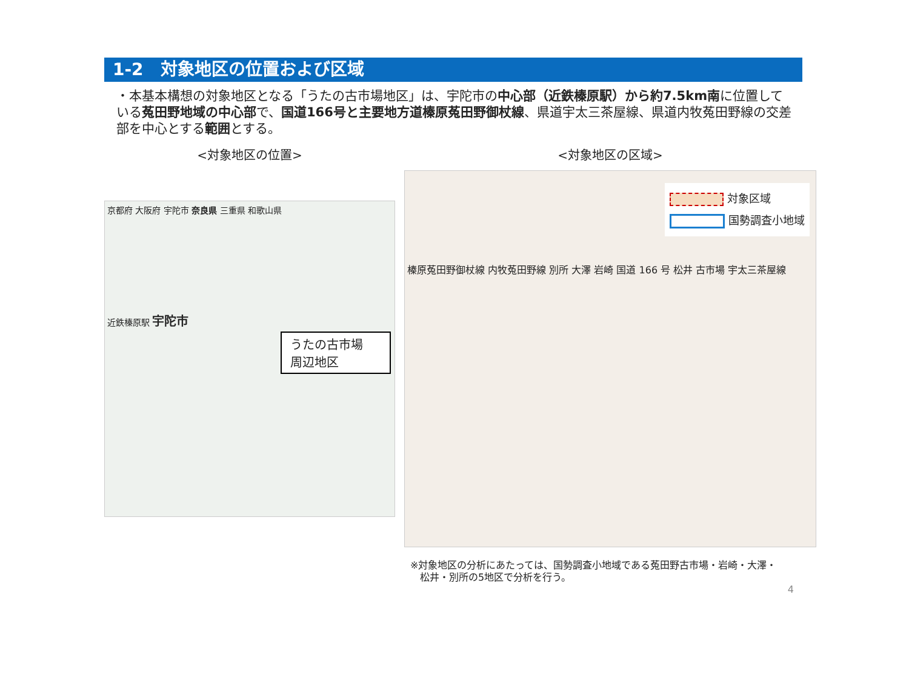1-2　対象地区の位置および区域
・本基本構想の対象地区となる「うたの古市場地区」は、宇陀市の中心部（近鉄榛原駅）から約7.5km南に位置している菟田野地域の中心部で、国道166号と主要地方道榛原菟田野御杖線、県道宇太三茶屋線、県道内牧菟田野線の交差部を中心とする範囲とする。
<対象地区の位置>
京都府 大阪府 宇陀市 奈良県 三重県 和歌山県
近鉄榛原駅 宇陀市
うたの古市場
周辺地区
<対象地区の区域>
対象区域
国勢調査小地域
榛原菟田野御杖線 内牧菟田野線 別所 大澤 岩崎 国道 166 号 松井 古市場 宇太三茶屋線
※対象地区の分析にあたっては、国勢調査小地域である菟田野古市場・岩崎・大澤・
　松井・別所の5地区で分析を行う。
4